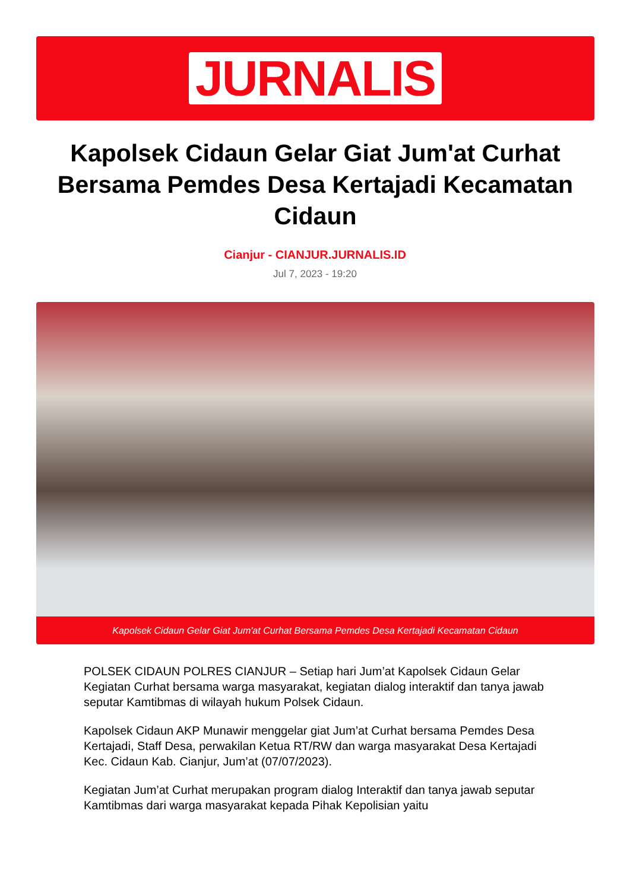JURNALIS
Kapolsek Cidaun Gelar Giat Jum'at Curhat Bersama Pemdes Desa Kertajadi Kecamatan Cidaun
Cianjur - CIANJUR.JURNALIS.ID
Jul 7, 2023 - 19:20
Kapolsek Cidaun Gelar Giat Jum'at Curhat Bersama Pemdes Desa Kertajadi Kecamatan Cidaun
POLSEK CIDAUN POLRES CIANJUR – Setiap hari Jum’at Kapolsek Cidaun Gelar Kegiatan Curhat bersama warga masyarakat, kegiatan dialog interaktif dan tanya jawab seputar Kamtibmas di wilayah hukum Polsek Cidaun.
Kapolsek Cidaun AKP Munawir menggelar giat Jum’at Curhat bersama Pemdes Desa Kertajadi, Staff Desa, perwakilan Ketua RT/RW dan warga masyarakat Desa Kertajadi Kec. Cidaun Kab. Cianjur, Jum’at (07/07/2023).
Kegiatan Jum’at Curhat merupakan program dialog Interaktif dan tanya jawab seputar Kamtibmas dari warga masyarakat kepada Pihak Kepolisian yaitu